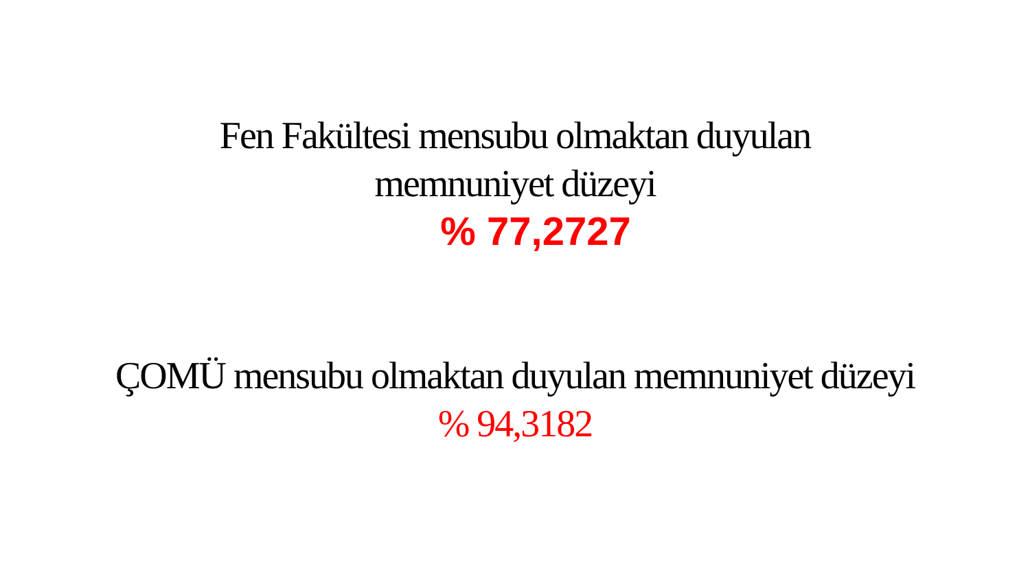Fen Fakültesi mensubu olmaktan duyulan
memnuniyet düzeyi
% 77,2727
ÇOMÜ mensubu olmaktan duyulan memnuniyet düzeyi
% 94,3182